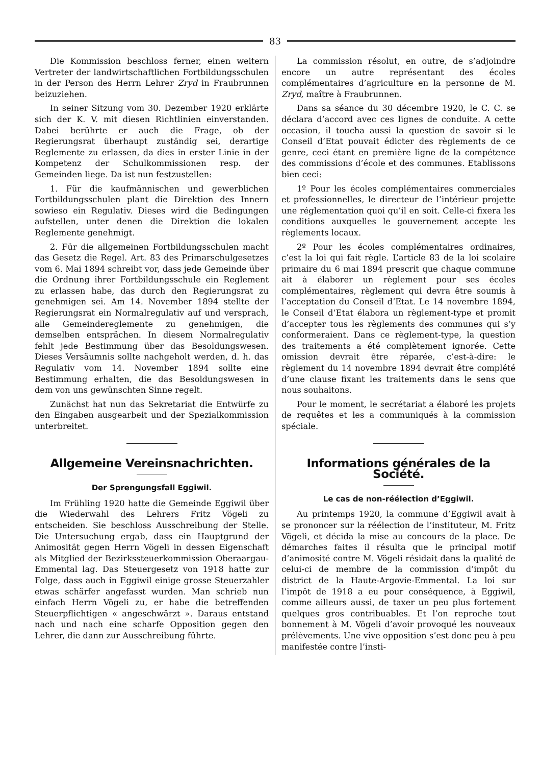83
Die Kommission beschloss ferner, einen weitern Vertreter der landwirtschaftlichen Fortbildungsschulen in der Person des Herrn Lehrer Zryd in Fraubrunnen beizuziehen.
In seiner Sitzung vom 30. Dezember 1920 erklärte sich der K. V. mit diesen Richtlinien einverstanden. Dabei berührte er auch die Frage, ob der Regierungsrat überhaupt zuständig sei, derartige Reglemente zu erlassen, da dies in erster Linie in der Kompetenz der Schulkommissionen resp. der Gemeinden liege. Da ist nun festzustellen:
1. Für die kaufmännischen und gewerblichen Fortbildungsschulen plant die Direktion des Innern sowieso ein Regulativ. Dieses wird die Bedingungen aufstellen, unter denen die Direktion die lokalen Reglemente genehmigt.
2. Für die allgemeinen Fortbildungsschulen macht das Gesetz die Regel. Art. 83 des Primarschulgesetzes vom 6. Mai 1894 schreibt vor, dass jede Gemeinde über die Ordnung ihrer Fortbildungsschule ein Reglement zu erlassen habe, das durch den Regierungsrat zu genehmigen sei. Am 14. November 1894 stellte der Regierungsrat ein Normalregulativ auf und versprach, alle Gemeindereglemente zu genehmigen, die demselben entsprächen. In diesem Normalregulativ fehlt jede Bestimmung über das Besoldungswesen. Dieses Versäumnis sollte nachgeholt werden, d. h. das Regulativ vom 14. November 1894 sollte eine Bestimmung erhalten, die das Besoldungswesen in dem von uns gewünschten Sinne regelt.
Zunächst hat nun das Sekretariat die Entwürfe zu den Eingaben ausgearbeit und der Spezialkommission unterbreitet.
Allgemeine Vereinsnachrichten.
Der Sprengungsfall Eggiwil.
Im Frühling 1920 hatte die Gemeinde Eggiwil über die Wiederwahl des Lehrers Fritz Vögeli zu entscheiden. Sie beschloss Ausschreibung der Stelle. Die Untersuchung ergab, dass ein Hauptgrund der Animosität gegen Herrn Vögeli in dessen Eigenschaft als Mitglied der Bezirkssteuerkommission Oberaargau-Emmental lag. Das Steuergesetz von 1918 hatte zur Folge, dass auch in Eggiwil einige grosse Steuerzahler etwas schärfer angefasst wurden. Man schrieb nun einfach Herrn Vögeli zu, er habe die betreffenden Steuerpflichtigen « angeschwärzt ». Daraus entstand nach und nach eine scharfe Opposition gegen den Lehrer, die dann zur Ausschreibung führte.
La commission résolut, en outre, de s’adjoindre encore un autre représentant des écoles complémentaires d’agriculture en la personne de M. Zryd, maître à Fraubrunnen.
Dans sa séance du 30 décembre 1920, le C. C. se déclara d’accord avec ces lignes de conduite. A cette occasion, il toucha aussi la question de savoir si le Conseil d’Etat pouvait édicter des règlements de ce genre, ceci étant en première ligne de la compétence des commissions d’école et des communes. Etablissons bien ceci:
1º Pour les écoles complémentaires commerciales et professionnelles, le directeur de l’intérieur projette une réglementation quoi qu’il en soit. Celle-ci fixera les conditions auxquelles le gouvernement accepte les règlements locaux.
2º Pour les écoles complémentaires ordinaires, c’est la loi qui fait règle. L’article 83 de la loi scolaire primaire du 6 mai 1894 prescrit que chaque commune ait à élaborer un règlement pour ses écoles complémentaires, règlement qui devra être soumis à l’acceptation du Conseil d’Etat. Le 14 novembre 1894, le Conseil d’Etat élabora un règlement-type et promit d’accepter tous les règlements des communes qui s’y conformeraient. Dans ce règlement-type, la question des traitements a été complètement ignorée. Cette omission devrait être réparée, c’est-à-dire: le règlement du 14 novembre 1894 devrait être complété d’une clause fixant les traitements dans le sens que nous souhaitons.
Pour le moment, le secrétariat a élaboré les projets de requêtes et les a communiqués à la commission spéciale.
Informations générales de la Société.
Le cas de non-réélection d’Eggiwil.
Au printemps 1920, la commune d’Eggiwil avait à se prononcer sur la réélection de l’instituteur, M. Fritz Vögeli, et décida la mise au concours de la place. De démarches faites il résulta que le principal motif d’animosité contre M. Vögeli résidait dans la qualité de celui-ci de membre de la commission d’impôt du district de la Haute-Argovie-Emmental. La loi sur l’impôt de 1918 a eu pour conséquence, à Eggiwil, comme ailleurs aussi, de taxer un peu plus fortement quelques gros contribuables. Et l’on reproche tout bonnement à M. Vögeli d’avoir provoqué les nouveaux prélèvements. Une vive opposition s’est donc peu à peu manifestée contre l’insti-